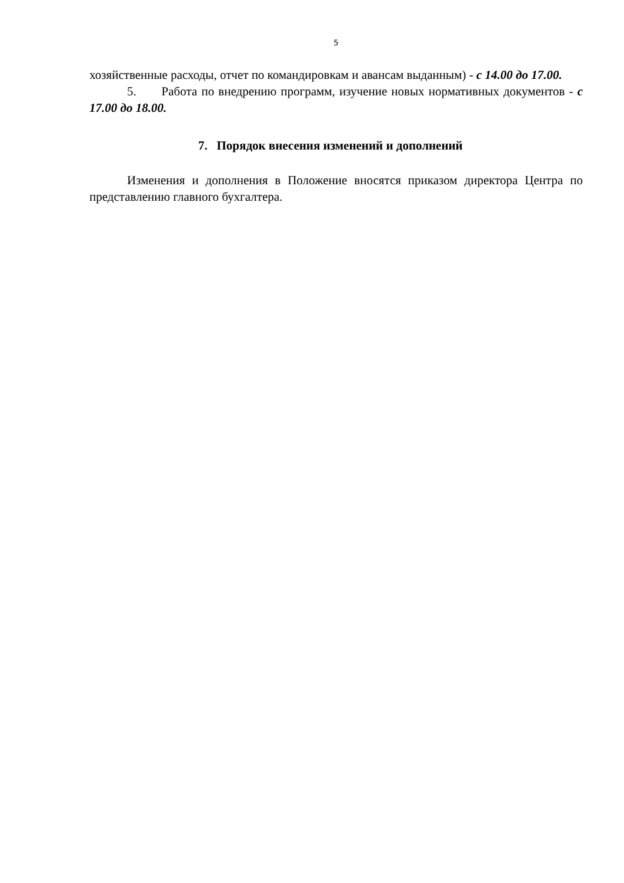5
хозяйственные расходы, отчет по командировкам и авансам выданным) - с 14.00 до 17.00.
5. Работа по внедрению программ, изучение новых нормативных документов - с 17.00 до 18.00.
7. Порядок внесения изменений и дополнений
Изменения и дополнения в Положение вносятся приказом директора Центра по представлению главного бухгалтера.